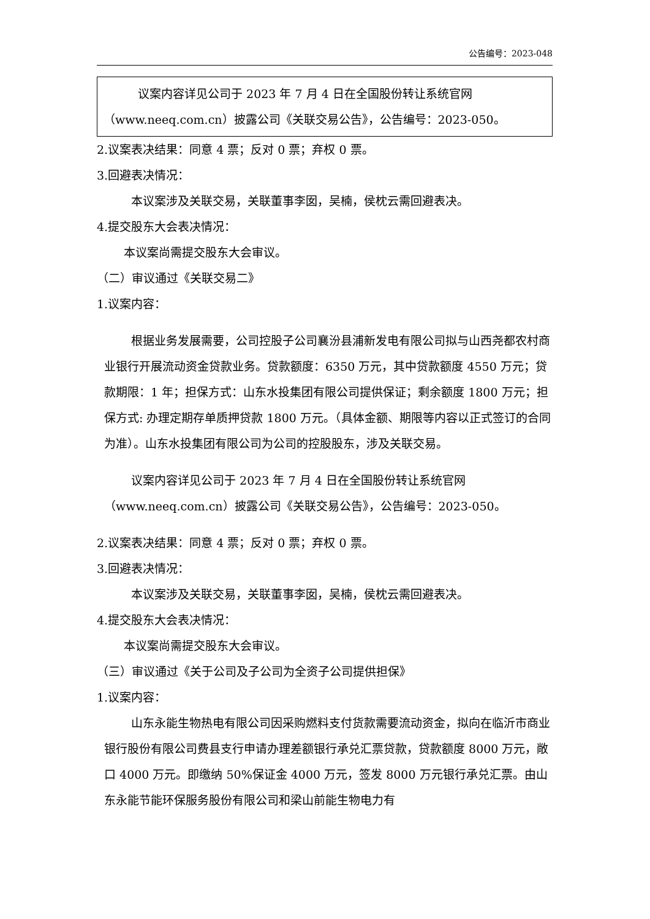公告编号：2023-048
议案内容详见公司于 2023 年 7 月 4 日在全国股份转让系统官网（www.neeq.com.cn）披露公司《关联交易公告》，公告编号：2023-050。
2.议案表决结果：同意 4 票；反对 0 票；弃权 0 票。
3.回避表决情况：
本议案涉及关联交易，关联董事李囡，吴楠，侯枕云需回避表决。
4.提交股东大会表决情况：
本议案尚需提交股东大会审议。
（二）审议通过《关联交易二》
1.议案内容：
根据业务发展需要，公司控股子公司襄汾县浦新发电有限公司拟与山西尧都农村商业银行开展流动资金贷款业务。贷款额度：6350 万元，其中贷款额度 4550 万元；贷款期限：1 年；担保方式：山东水投集团有限公司提供保证；剩余额度 1800 万元；担保方式: 办理定期存单质押贷款 1800 万元。（具体金额、期限等内容以正式签订的合同为准）。山东水投集团有限公司为公司的控股股东，涉及关联交易。
议案内容详见公司于 2023 年 7 月 4 日在全国股份转让系统官网（www.neeq.com.cn）披露公司《关联交易公告》，公告编号：2023-050。
2.议案表决结果：同意 4 票；反对 0 票；弃权 0 票。
3.回避表决情况：
本议案涉及关联交易，关联董事李囡，吴楠，侯枕云需回避表决。
4.提交股东大会表决情况：
本议案尚需提交股东大会审议。
（三）审议通过《关于公司及子公司为全资子公司提供担保》
1.议案内容：
山东永能生物热电有限公司因采购燃料支付货款需要流动资金，拟向在临沂市商业银行股份有限公司费县支行申请办理差额银行承兑汇票贷款，贷款额度 8000 万元，敞口 4000 万元。即缴纳 50%保证金 4000 万元，签发 8000 万元银行承兑汇票。由山东永能节能环保服务股份有限公司和梁山前能生物电力有